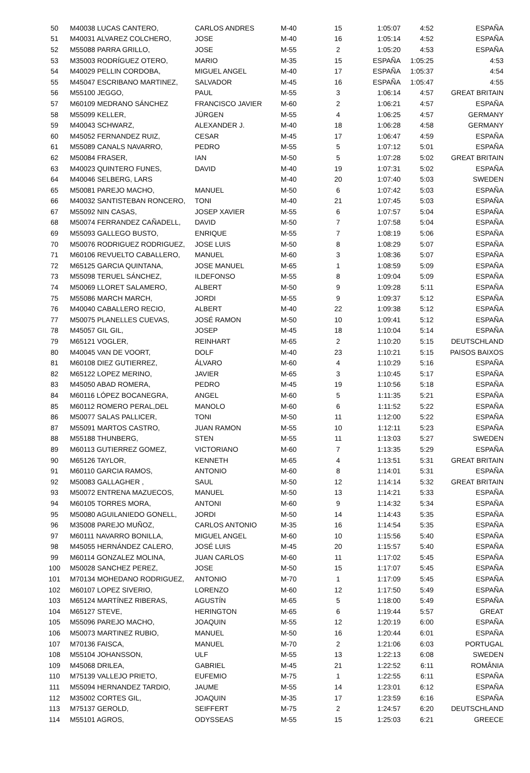| 50 | M40038 LUCAS CANTERO, | CARLOS ANDRES | M-40 | 15 | 1:05:07 | 4:52 | ESPAÑA |
| 51 | M40031 ALVAREZ COLCHERO, | JOSE | M-40 | 16 | 1:05:14 | 4:52 | ESPAÑA |
| 52 | M55088 PARRA GRILLO, | JOSE | M-55 | 2 | 1:05:20 | 4:53 | ESPAÑA |
| 53 | M35003 RODRÍGUEZ OTERO, | MARIO | M-35 | 15 | ESPAÑA | 1:05:25 | 4:53 |
| 54 | M40029 PELLIN CORDOBA, | MIGUEL ANGEL | M-40 | 17 | ESPAÑA | 1:05:37 | 4:54 |
| 55 | M45047 ESCRIBANO MARTINEZ, | SALVADOR | M-45 | 16 | ESPAÑA | 1:05:47 | 4:55 |
| 56 | M55100 JEGGO, | PAUL | M-55 | 3 | 1:06:14 | 4:57 | GREAT BRITAIN |
| 57 | M60109 MEDRANO SÁNCHEZ | FRANCISCO JAVIER | M-60 | 2 | 1:06:21 | 4:57 | ESPAÑA |
| 58 | M55099 KELLER, | JÜRGEN | M-55 | 4 | 1:06:25 | 4:57 | GERMANY |
| 59 | M40043 SCHWARZ, | ALEXANDER J. | M-40 | 18 | 1:06:28 | 4:58 | GERMANY |
| 60 | M45052 FERNANDEZ RUIZ, | CESAR | M-45 | 17 | 1:06:47 | 4:59 | ESPAÑA |
| 61 | M55089 CANALS NAVARRO, | PEDRO | M-55 | 5 | 1:07:12 | 5:01 | ESPAÑA |
| 62 | M50084 FRASER, | IAN | M-50 | 5 | 1:07:28 | 5:02 | GREAT BRITAIN |
| 63 | M40023 QUINTERO FUNES, | DAVID | M-40 | 19 | 1:07:31 | 5:02 | ESPAÑA |
| 64 | M40046 SELBERG, LARS | | M-40 | 20 | 1:07:40 | 5:03 | SWEDEN |
| 65 | M50081 PAREJO MACHO, | MANUEL | M-50 | 6 | 1:07:42 | 5:03 | ESPAÑA |
| 66 | M40032 SANTISTEBAN RONCERO, | TONI | M-40 | 21 | 1:07:45 | 5:03 | ESPAÑA |
| 67 | M55092 NIN CASAS, | JOSEP XAVIER | M-55 | 6 | 1:07:57 | 5:04 | ESPAÑA |
| 68 | M50074 FERRANDEZ CAÑADELL, | DAVID | M-50 | 7 | 1:07:58 | 5:04 | ESPAÑA |
| 69 | M55093 GALLEGO BUSTO, | ENRIQUE | M-55 | 7 | 1:08:19 | 5:06 | ESPAÑA |
| 70 | M50076 RODRIGUEZ RODRIGUEZ, | JOSE LUIS | M-50 | 8 | 1:08:29 | 5:07 | ESPAÑA |
| 71 | M60106 REVUELTO CABALLERO, | MANUEL | M-60 | 3 | 1:08:36 | 5:07 | ESPAÑA |
| 72 | M65125 GARCIA QUINTANA, | JOSE MANUEL | M-65 | 1 | 1:08:59 | 5:09 | ESPAÑA |
| 73 | M55098 TERUEL SÁNCHEZ, | ILDEFONSO | M-55 | 8 | 1:09:04 | 5:09 | ESPAÑA |
| 74 | M50069 LLORET SALAMERO, | ALBERT | M-50 | 9 | 1:09:28 | 5:11 | ESPAÑA |
| 75 | M55086 MARCH MARCH, | JORDI | M-55 | 9 | 1:09:37 | 5:12 | ESPAÑA |
| 76 | M40040 CABALLERO RECIO, | ALBERT | M-40 | 22 | 1:09:38 | 5:12 | ESPAÑA |
| 77 | M50075 PLANELLES CUEVAS, | JOSÉ RAMON | M-50 | 10 | 1:09:41 | 5:12 | ESPAÑA |
| 78 | M45057 GIL GIL, | JOSEP | M-45 | 18 | 1:10:04 | 5:14 | ESPAÑA |
| 79 | M65121 VOGLER, | REINHART | M-65 | 2 | 1:10:20 | 5:15 | DEUTSCHLAND |
| 80 | M40045 VAN DE VOORT, | DOLF | M-40 | 23 | 1:10:21 | 5:15 | PAISOS BAIXOS |
| 81 | M60108 DIEZ GUTIERREZ, | ÁLVARO | M-60 | 4 | 1:10:29 | 5:16 | ESPAÑA |
| 82 | M65122 LOPEZ MERINO, | JAVIER | M-65 | 3 | 1:10:45 | 5:17 | ESPAÑA |
| 83 | M45050 ABAD ROMERA, | PEDRO | M-45 | 19 | 1:10:56 | 5:18 | ESPAÑA |
| 84 | M60116 LÓPEZ BOCANEGRA, | ANGEL | M-60 | 5 | 1:11:35 | 5:21 | ESPAÑA |
| 85 | M60112 ROMERO PERAL,DEL | MANOLO | M-60 | 6 | 1:11:52 | 5:22 | ESPAÑA |
| 86 | M50077 SALAS PALLICER, | TONI | M-50 | 11 | 1:12:00 | 5:22 | ESPAÑA |
| 87 | M55091 MARTOS CASTRO, | JUAN RAMON | M-55 | 10 | 1:12:11 | 5:23 | ESPAÑA |
| 88 | M55188 THUNBERG, | STEN | M-55 | 11 | 1:13:03 | 5:27 | SWEDEN |
| 89 | M60113 GUTIERREZ GOMEZ, | VICTORIANO | M-60 | 7 | 1:13:35 | 5:29 | ESPAÑA |
| 90 | M65126 TAYLOR, | KENNETH | M-65 | 4 | 1:13:51 | 5:31 | GREAT BRITAIN |
| 91 | M60110 GARCIA RAMOS, | ANTONIO | M-60 | 8 | 1:14:01 | 5:31 | ESPAÑA |
| 92 | M50083 GALLAGHER , | SAUL | M-50 | 12 | 1:14:14 | 5:32 | GREAT BRITAIN |
| 93 | M50072 ENTRENA MAZUECOS, | MANUEL | M-50 | 13 | 1:14:21 | 5:33 | ESPAÑA |
| 94 | M60105 TORRES MORA, | ANTONI | M-60 | 9 | 1:14:32 | 5:34 | ESPAÑA |
| 95 | M50080 AGUILANIEDO GONELL, | JORDI | M-50 | 14 | 1:14:43 | 5:35 | ESPAÑA |
| 96 | M35008 PAREJO MUÑOZ, | CARLOS ANTONIO | M-35 | 16 | 1:14:54 | 5:35 | ESPAÑA |
| 97 | M60111 NAVARRO BONILLA, | MIGUEL ANGEL | M-60 | 10 | 1:15:56 | 5:40 | ESPAÑA |
| 98 | M45055 HERNÁNDEZ CALERO, | JOSÉ LUIS | M-45 | 20 | 1:15:57 | 5:40 | ESPAÑA |
| 99 | M60114 GONZALEZ MOLINA, | JUAN CARLOS | M-60 | 11 | 1:17:02 | 5:45 | ESPAÑA |
| 100 | M50028 SANCHEZ PEREZ, | JOSE | M-50 | 15 | 1:17:07 | 5:45 | ESPAÑA |
| 101 | M70134 MOHEDANO RODRIGUEZ, | ANTONIO | M-70 | 1 | 1:17:09 | 5:45 | ESPAÑA |
| 102 | M60107 LOPEZ SIVERIO, | LORENZO | M-60 | 12 | 1:17:50 | 5:49 | ESPAÑA |
| 103 | M65124 MARTÍNEZ RIBERAS, | AGUSTÍN | M-65 | 5 | 1:18:00 | 5:49 | ESPAÑA |
| 104 | M65127 STEVE, | HERINGTON | M-65 | 6 | 1:19:44 | 5:57 | GREAT |
| 105 | M55096 PAREJO MACHO, | JOAQUIN | M-55 | 12 | 1:20:19 | 6:00 | ESPAÑA |
| 106 | M50073 MARTINEZ RUBIO, | MANUEL | M-50 | 16 | 1:20:44 | 6:01 | ESPAÑA |
| 107 | M70136 FAISCA, | MANUEL | M-70 | 2 | 1:21:06 | 6:03 | PORTUGAL |
| 108 | M55104 JOHANSSON, | ULF | M-55 | 13 | 1:22:13 | 6:08 | SWEDEN |
| 109 | M45068 DRILEA, | GABRIEL | M-45 | 21 | 1:22:52 | 6:11 | ROMÂNIA |
| 110 | M75139 VALLEJO PRIETO, | EUFEMIO | M-75 | 1 | 1:22:55 | 6:11 | ESPAÑA |
| 111 | M55094 HERNANDEZ TARDIO, | JAUME | M-55 | 14 | 1:23:01 | 6:12 | ESPAÑA |
| 112 | M35002 CORTES GIL, | JOAQUIN | M-35 | 17 | 1:23:59 | 6:16 | ESPAÑA |
| 113 | M75137 GEROLD, | SEIFFERT | M-75 | 2 | 1:24:57 | 6:20 | DEUTSCHLAND |
| 114 | M55101 AGROS, | ODYSSEAS | M-55 | 15 | 1:25:03 | 6:21 | GREECE |